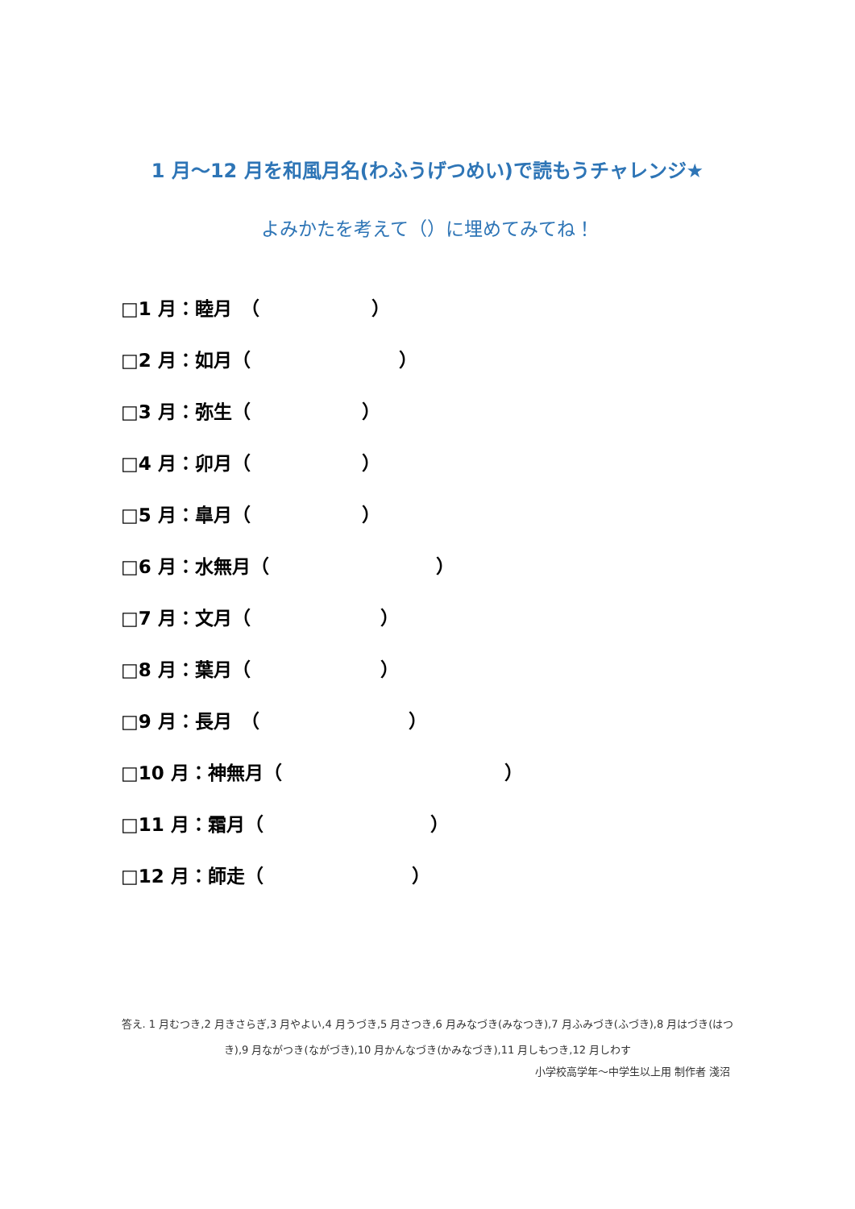1 月～12 月を和風月名(わふうげつめい)で読もうチャレンジ★
よみかたを考えて（）に埋めてみてね！
□1 月：睦月　（　　　　　　）
□2 月：如月（　　　　　　　　）
□3 月：弥生（　　　　　　）
□4 月：卯月（　　　　　　）
□5 月：皐月（　　　　　　）
□6 月：水無月（　　　　　　　　　）
□7 月：文月（　　　　　　　）
□8 月：葉月（　　　　　　　）
□9 月：長月　（　　　　　　　　）
□10 月：神無月（　　　　　　　　　　　　）
□11 月：霜月（　　　　　　　　　）
□12 月：師走（　　　　　　　　）
答え. 1 月むつき,2 月きさらぎ,3 月やよい,4 月うづき,5 月さつき,6 月みなづき(みなつき),7 月ふみづき(ふづき),8 月はづき(はつき),9 月ながつき(ながづき),10 月かんなづき(かみなづき),11 月しもつき,12 月しわす
小学校高学年～中学生以上用 制作者 淺沼